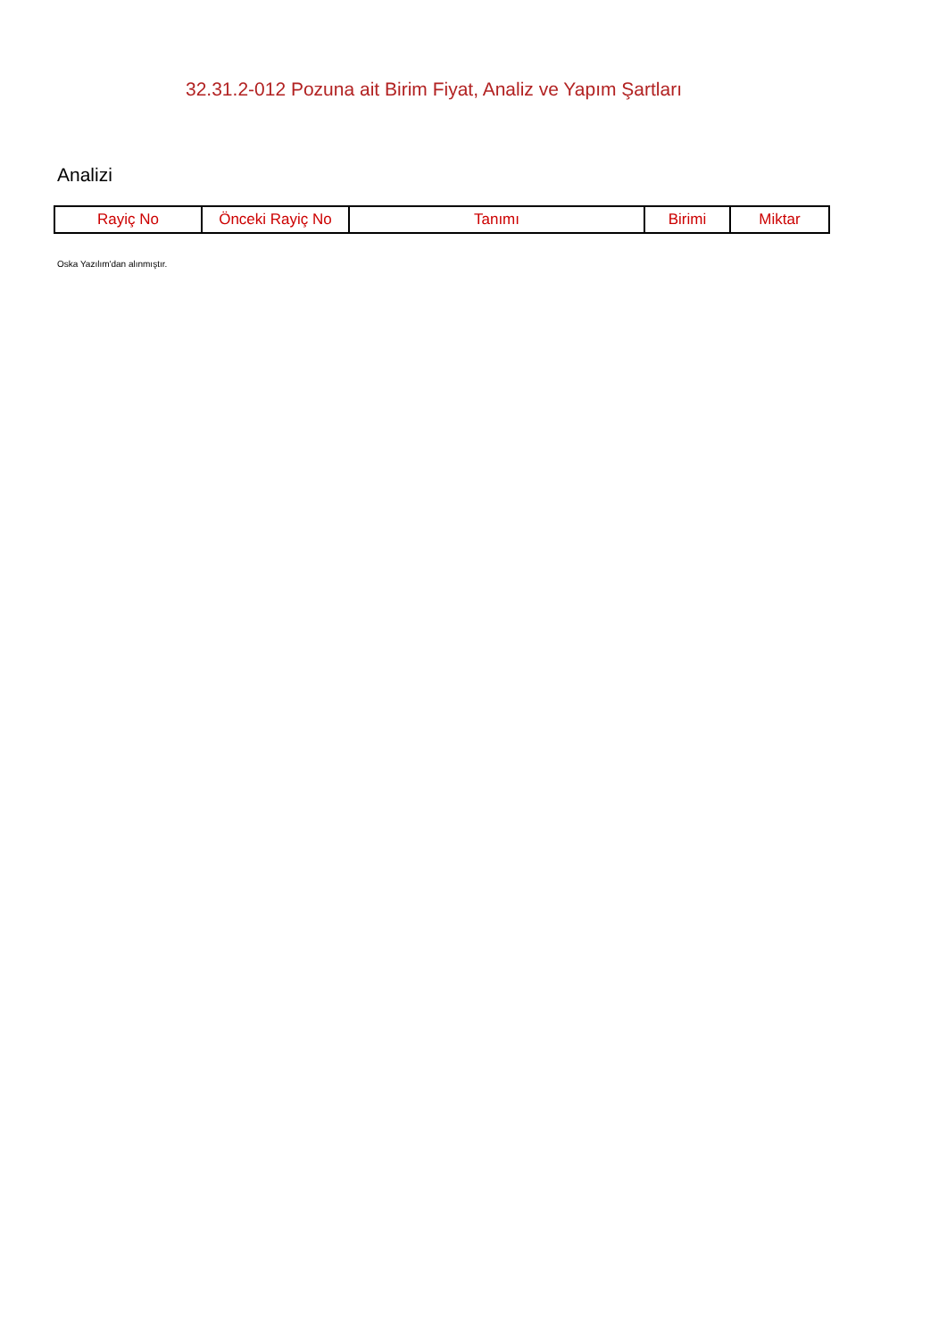32.31.2-012 Pozuna ait Birim Fiyat, Analiz ve Yapım Şartları
Analizi
| Rayiç No | Önceki Rayiç No | Tanımı | Birimi | Miktar |
| --- | --- | --- | --- | --- |
Oska Yazılım'dan alınmıştır.